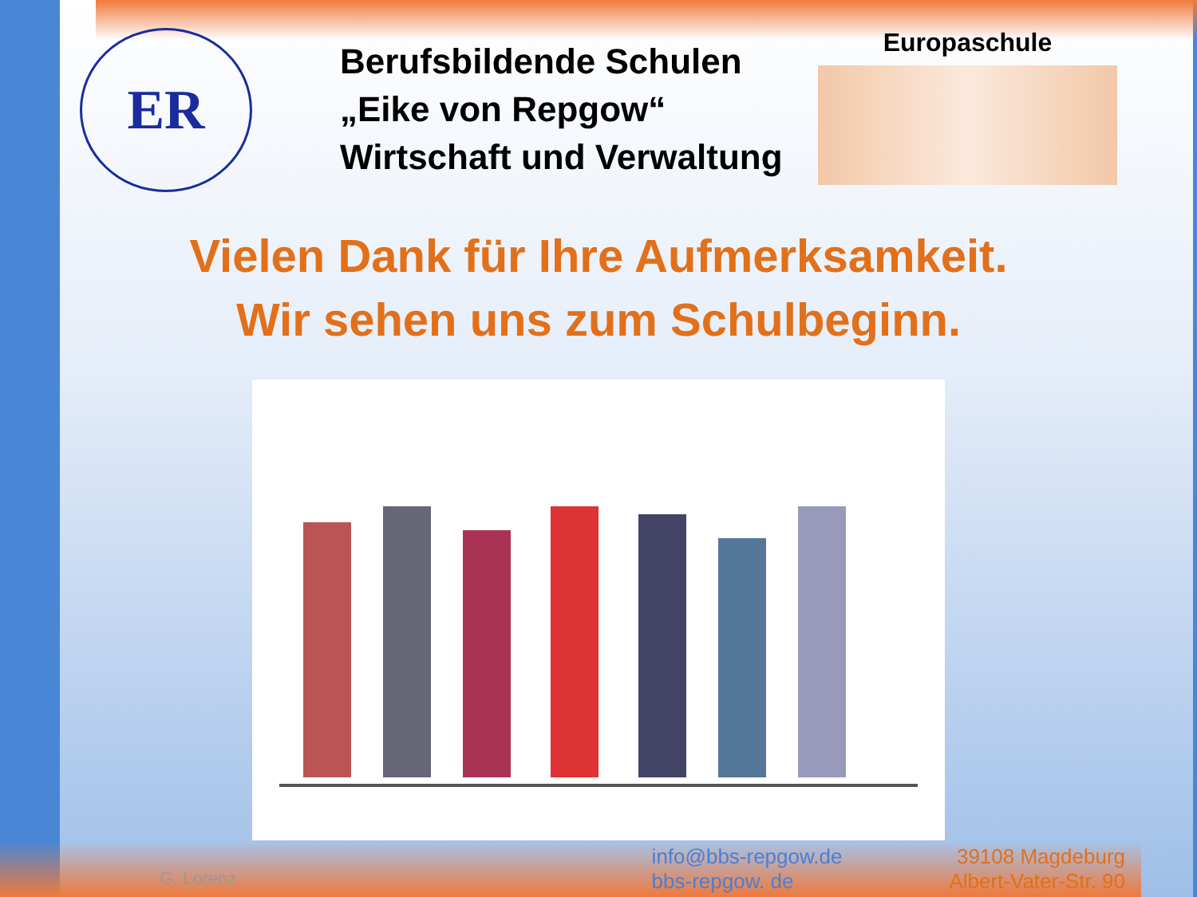ER
Berufsbildende Schulen
„Eike von Repgow“
Wirtschaft und Verwaltung
Europaschule
Vielen Dank für Ihre Aufmerksamkeit.
Wir sehen uns zum Schulbeginn.
G. Lorenz
info@bbs-repgow.de
bbs-repgow. de
39108 Magdeburg
Albert-Vater-Str. 90